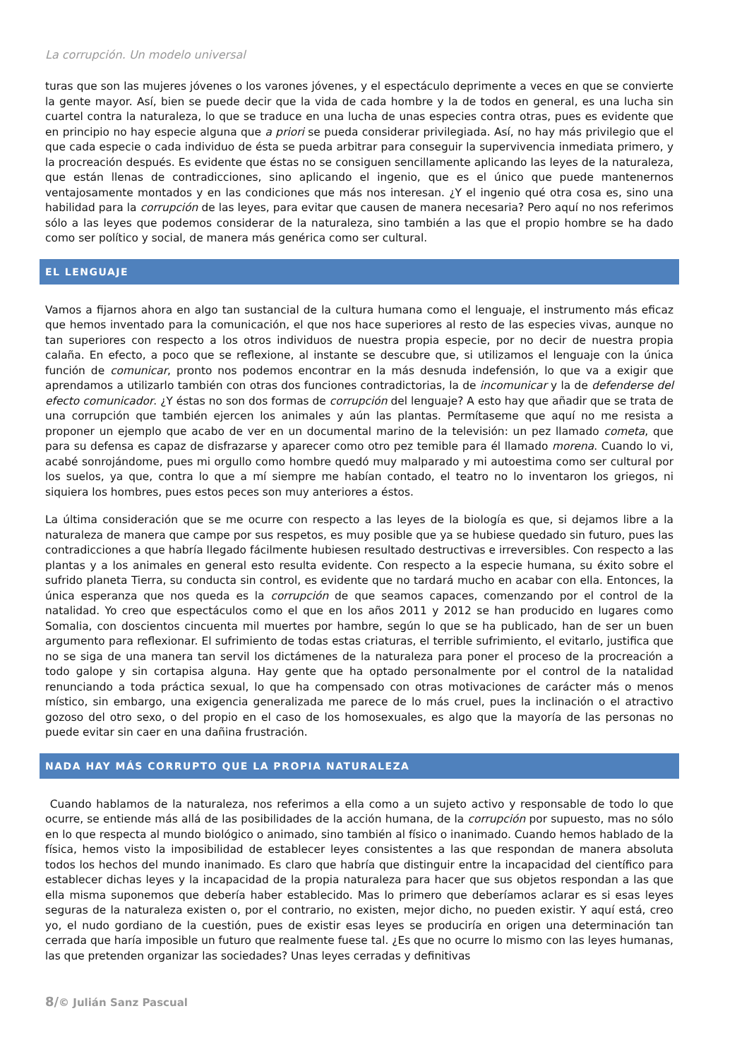La corrupción. Un modelo universal
turas que son las mujeres jóvenes o los varones jóvenes, y el espectáculo deprimente a veces en que se convierte la gente mayor. Así, bien se puede decir que la vida de cada hombre y la de todos en general, es una lucha sin cuartel contra la naturaleza, lo que se traduce en una lucha de unas especies contra otras, pues es evidente que en principio no hay especie alguna que a priori se pueda considerar privilegiada. Así, no hay más privilegio que el que cada especie o cada individuo de ésta se pueda arbitrar para conseguir la supervivencia inmediata primero, y la procreación después. Es evidente que éstas no se consiguen sencillamente aplicando las leyes de la naturaleza, que están llenas de contradicciones, sino aplicando el ingenio, que es el único que puede mantenernos ventajosamente montados y en las condiciones que más nos interesan. ¿Y el ingenio qué otra cosa es, sino una habilidad para la corrupción de las leyes, para evitar que causen de manera necesaria? Pero aquí no nos referimos sólo a las leyes que podemos considerar de la naturaleza, sino también a las que el propio hombre se ha dado como ser político y social, de manera más genérica como ser cultural.
EL LENGUAJE
Vamos a fijarnos ahora en algo tan sustancial de la cultura humana como el lenguaje, el instrumento más eficaz que hemos inventado para la comunicación, el que nos hace superiores al resto de las especies vivas, aunque no tan superiores con respecto a los otros individuos de nuestra propia especie, por no decir de nuestra propia calaña. En efecto, a poco que se reflexione, al instante se descubre que, si utilizamos el lenguaje con la única función de comunicar, pronto nos podemos encontrar en la más desnuda indefensión, lo que va a exigir que aprendamos a utilizarlo también con otras dos funciones contradictorias, la de incomunicar y la de defenderse del efecto comunicador. ¿Y éstas no son dos formas de corrupción del lenguaje? A esto hay que añadir que se trata de una corrupción que también ejercen los animales y aún las plantas. Permítaseme que aquí no me resista a proponer un ejemplo que acabo de ver en un documental marino de la televisión: un pez llamado cometa, que para su defensa es capaz de disfrazarse y aparecer como otro pez temible para él llamado morena. Cuando lo vi, acabé sonrojándome, pues mi orgullo como hombre quedó muy malparado y mi autoestima como ser cultural por los suelos, ya que, contra lo que a mí siempre me habían contado, el teatro no lo inventaron los griegos, ni siquiera los hombres, pues estos peces son muy anteriores a éstos.
La última consideración que se me ocurre con respecto a las leyes de la biología es que, si dejamos libre a la naturaleza de manera que campe por sus respetos, es muy posible que ya se hubiese quedado sin futuro, pues las contradicciones a que habría llegado fácilmente hubiesen resultado destructivas e irreversibles. Con respecto a las plantas y a los animales en general esto resulta evidente. Con respecto a la especie humana, su éxito sobre el sufrido planeta Tierra, su conducta sin control, es evidente que no tardará mucho en acabar con ella. Entonces, la única esperanza que nos queda es la corrupción de que seamos capaces, comenzando por el control de la natalidad. Yo creo que espectáculos como el que en los años 2011 y 2012 se han producido en lugares como Somalia, con doscientos cincuenta mil muertes por hambre, según lo que se ha publicado, han de ser un buen argumento para reflexionar. El sufrimiento de todas estas criaturas, el terrible sufrimiento, el evitarlo, justifica que no se siga de una manera tan servil los dictámenes de la naturaleza para poner el proceso de la procreación a todo galope y sin cortapisa alguna. Hay gente que ha optado personalmente por el control de la natalidad renunciando a toda práctica sexual, lo que ha compensado con otras motivaciones de carácter más o menos místico, sin embargo, una exigencia generalizada me parece de lo más cruel, pues la inclinación o el atractivo gozoso del otro sexo, o del propio en el caso de los homosexuales, es algo que la mayoría de las personas no puede evitar sin caer en una dañina frustración.
NADA HAY MÁS CORRUPTO QUE LA PROPIA NATURALEZA
Cuando hablamos de la naturaleza, nos referimos a ella como a un sujeto activo y responsable de todo lo que ocurre, se entiende más allá de las posibilidades de la acción humana, de la corrupción por supuesto, mas no sólo en lo que respecta al mundo biológico o animado, sino también al físico o inanimado. Cuando hemos hablado de la física, hemos visto la imposibilidad de establecer leyes consistentes a las que respondan de manera absoluta todos los hechos del mundo inanimado. Es claro que habría que distinguir entre la incapacidad del científico para establecer dichas leyes y la incapacidad de la propia naturaleza para hacer que sus objetos respondan a las que ella misma suponemos que debería haber establecido. Mas lo primero que deberíamos aclarar es si esas leyes seguras de la naturaleza existen o, por el contrario, no existen, mejor dicho, no pueden existir. Y aquí está, creo yo, el nudo gordiano de la cuestión, pues de existir esas leyes se produciría en origen una determinación tan cerrada que haría imposible un futuro que realmente fuese tal. ¿Es que no ocurre lo mismo con las leyes humanas, las que pretenden organizar las sociedades? Unas leyes cerradas y definitivas
8/© Julián Sanz Pascual